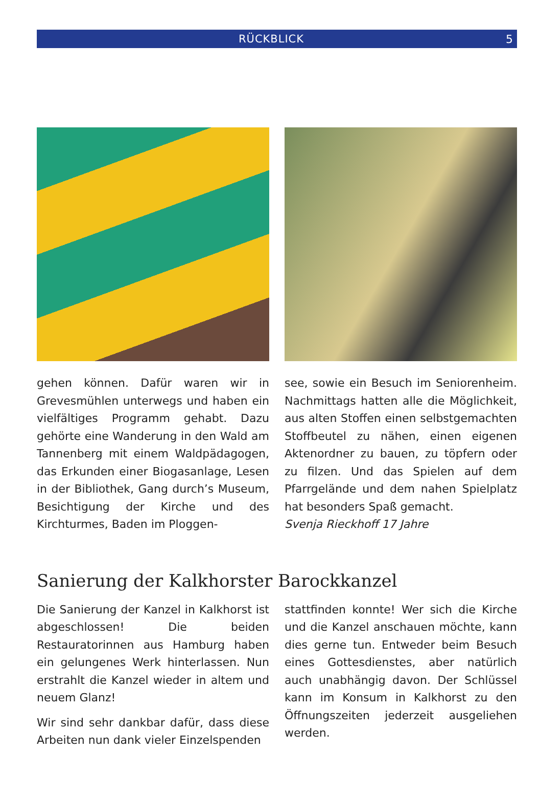RÜCKBLICK 5
gehen können. Dafür waren wir in Grevesmühlen unterwegs und haben ein vielfältiges Programm gehabt. Dazu gehörte eine Wanderung in den Wald am Tannenberg mit einem Waldpädagogen, das Erkunden einer Biogasanlage, Lesen in der Bibliothek, Gang durch’s Museum, Besichtigung der Kirche und des Kirchturmes, Baden im Ploggen-
see, sowie ein Besuch im Seniorenheim. Nachmittags hatten alle die Möglichkeit, aus alten Stoffen einen selbstgemachten Stoffbeutel zu nähen, einen eigenen Aktenordner zu bauen, zu töpfern oder zu filzen. Und das Spielen auf dem Pfarrgelände und dem nahen Spielplatz hat besonders Spaß gemacht.
Svenja Rieckhoff 17 Jahre
Sanierung der Kalkhorster Barockkanzel
Die Sanierung der Kanzel in Kalkhorst ist abgeschlossen! Die beiden Restauratorinnen aus Hamburg haben ein gelungenes Werk hinterlassen. Nun erstrahlt die Kanzel wieder in altem und neuem Glanz!
Wir sind sehr dankbar dafür, dass diese Arbeiten nun dank vieler Einzelspenden
stattfinden konnte! Wer sich die Kirche und die Kanzel anschauen möchte, kann dies gerne tun. Entweder beim Besuch eines Gottesdienstes, aber natürlich auch unabhängig davon. Der Schlüssel kann im Konsum in Kalkhorst zu den Öffnungszeiten jederzeit ausgeliehen werden.